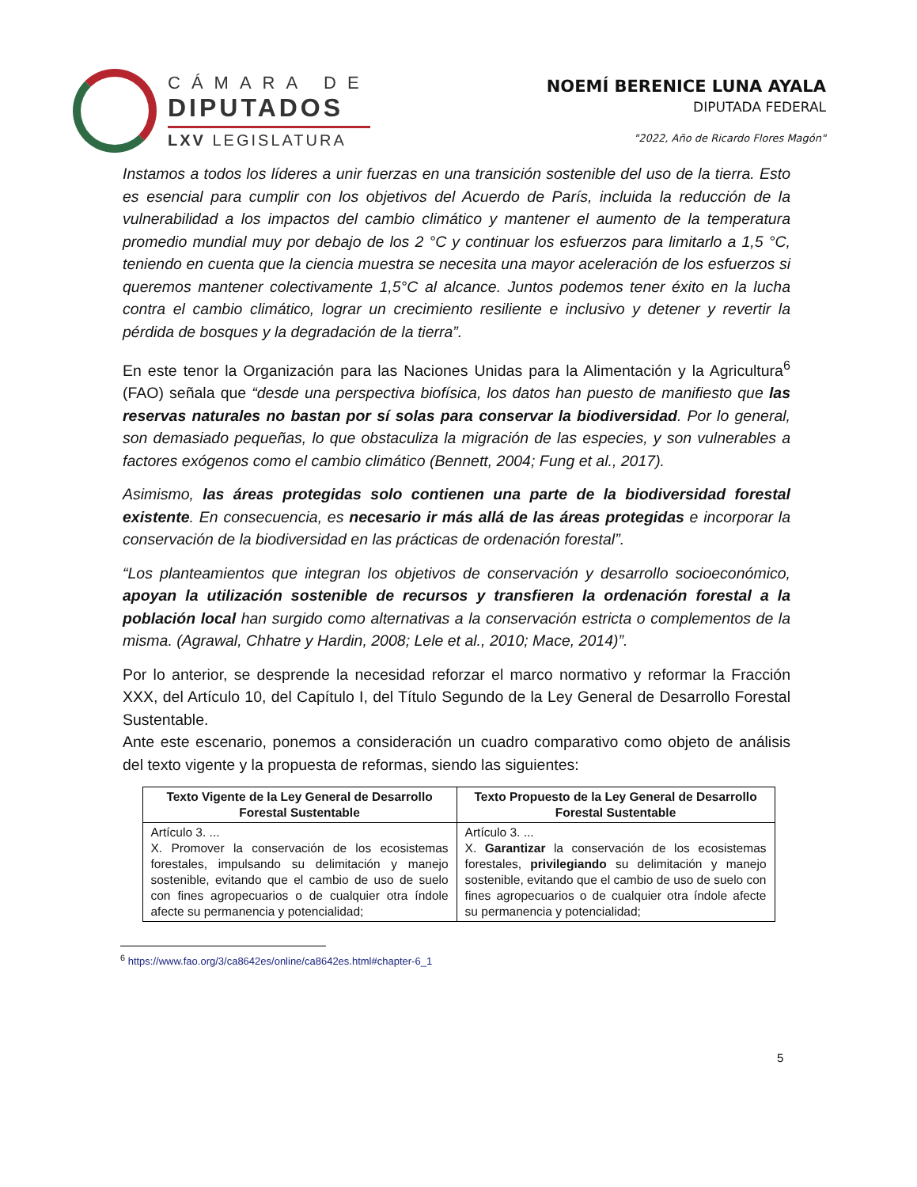CÁMARA DE
DIPUTADOS
LXV LEGISLATURA
NOEMÍ BERENICE LUNA AYALA
DIPUTADA FEDERAL
"2022, Año de Ricardo Flores Magón"
Instamos a todos los líderes a unir fuerzas en una transición sostenible del uso de la tierra. Esto es esencial para cumplir con los objetivos del Acuerdo de París, incluida la reducción de la vulnerabilidad a los impactos del cambio climático y mantener el aumento de la temperatura promedio mundial muy por debajo de los 2 °C y continuar los esfuerzos para limitarlo a 1,5 °C, teniendo en cuenta que la ciencia muestra se necesita una mayor aceleración de los esfuerzos si queremos mantener colectivamente 1,5°C al alcance. Juntos podemos tener éxito en la lucha contra el cambio climático, lograr un crecimiento resiliente e inclusivo y detener y revertir la pérdida de bosques y la degradación de la tierra”.
En este tenor la Organización para las Naciones Unidas para la Alimentación y la Agricultura<sup>6</sup> (FAO) señala que “desde una perspectiva biofísica, los datos han puesto de manifiesto que las reservas naturales no bastan por sí solas para conservar la biodiversidad. Por lo general, son demasiado pequeñas, lo que obstaculiza la migración de las especies, y son vulnerables a factores exógenos como el cambio climático (Bennett, 2004; Fung et al., 2017).
Asimismo, las áreas protegidas solo contienen una parte de la biodiversidad forestal existente. En consecuencia, es necesario ir más allá de las áreas protegidas e incorporar la conservación de la biodiversidad en las prácticas de ordenación forestal”.
“Los planteamientos que integran los objetivos de conservación y desarrollo socioeconómico, apoyan la utilización sostenible de recursos y transfieren la ordenación forestal a la población local han surgido como alternativas a la conservación estricta o complementos de la misma. (Agrawal, Chhatre y Hardin, 2008; Lele et al., 2010; Mace, 2014)”.
Por lo anterior, se desprende la necesidad reforzar el marco normativo y reformar la Fracción XXX, del Artículo 10, del Capítulo I, del Título Segundo de la Ley General de Desarrollo Forestal Sustentable.
Ante este escenario, ponemos a consideración un cuadro comparativo como objeto de análisis del texto vigente y la propuesta de reformas, siendo las siguientes:
| Texto Vigente de la Ley General de Desarrollo Forestal Sustentable | Texto Propuesto de la Ley General de Desarrollo Forestal Sustentable |
| --- | --- |
| Artículo 3. ... X. Promover la conservación de los ecosistemas forestales, impulsando su delimitación y manejo sostenible, evitando que el cambio de uso de suelo con fines agropecuarios o de cualquier otra índole afecte su permanencia y potencialidad; | Artículo 3. ... X. Garantizar la conservación de los ecosistemas forestales, privilegiando su delimitación y manejo sostenible, evitando que el cambio de uso de suelo con fines agropecuarios o de cualquier otra índole afecte su permanencia y potencialidad; |
<sup>6</sup> https://www.fao.org/3/ca8642es/online/ca8642es.html#chapter-6_1
5